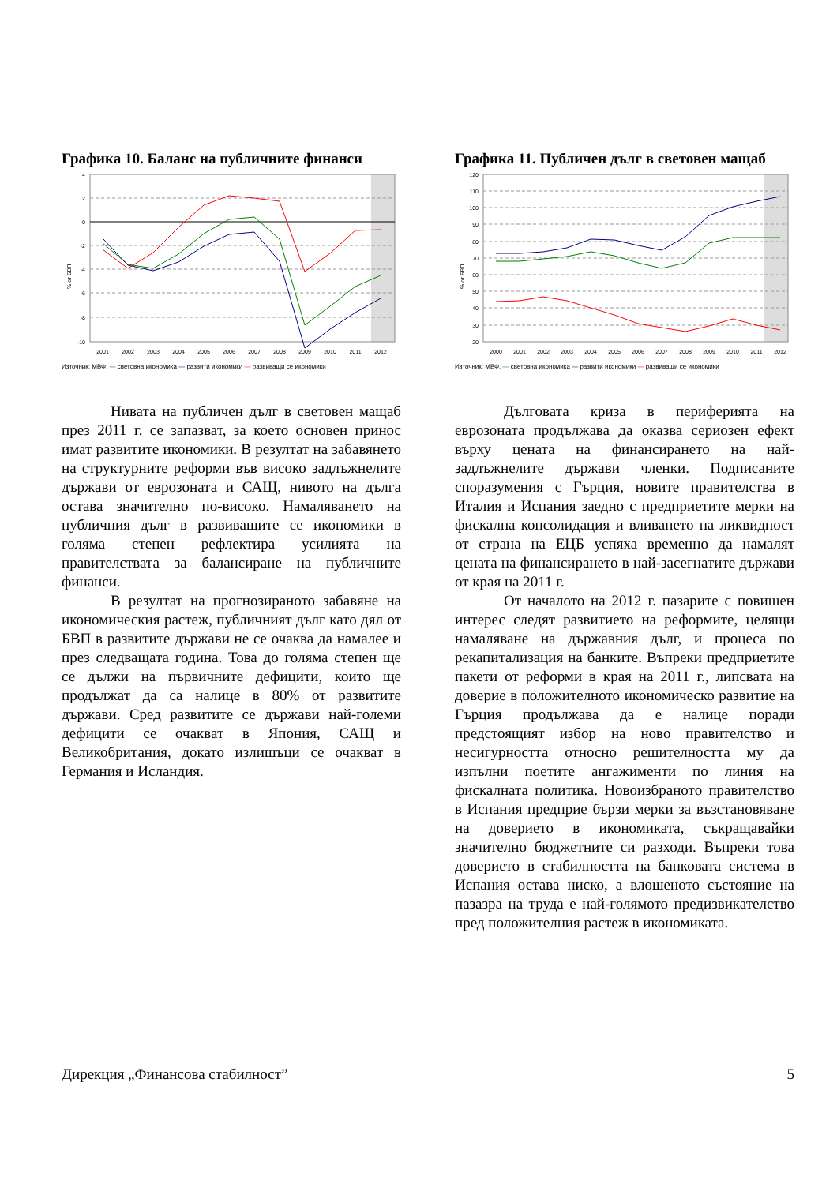Графика 10. Баланс на публичните финанси
4
2
0
-2
-4
-6
-8
-10
% от БВП
2001
2002
2003
2004
2005
2006
2007
2008
2009
2010
2011
2012
Източник: МВФ. — световна икономика — развити икономики — развиващи се икономики
Нивата на публичен дълг в световен мащаб през 2011 г. се запазват, за което основен принос имат развитите икономики. В резултат на забавянето на структурните реформи във високо задлъжнелите държави от еврозоната и САЩ, нивото на дълга остава значително по-високо. Намаляването на публичния дълг в развиващите се икономики в голяма степен рефлектира усилията на правителствата за балансиране на публичните финанси.
В резултат на прогнозираното забавяне на икономическия растеж, публичният дълг като дял от БВП в развитите държави не се очаква да намалее и през следващата година. Това до голяма степен ще се дължи на първичните дефицити, които ще продължат да са налице в 80% от развитите държави. Сред развитите се държави най-големи дефицити се очакват в Япония, САЩ и Великобритания, докато излишъци се очакват в Германия и Исландия.
Графика 11. Публичен дълг в световен мащаб
120
110
100
90
80
70
60
50
40
30
20
% от БВП
2000
2001
2002
2003
2004
2005
2006
2007
2008
2009
2010
2011
2012
Източник: МВФ. — световна икономика — развити икономики — развиващи се икономики
Дълговата криза в периферията на еврозоната продължава да оказва сериозен ефект върху цената на финансирането на най-задлъжнелите държави членки. Подписаните споразумения с Гърция, новите правителства в Италия и Испания заедно с предприетите мерки на фискална консолидация и вливането на ликвидност от страна на ЕЦБ успяха временно да намалят цената на финансирането в най-засегнатите държави от края на 2011 г.
От началото на 2012 г. пазарите с повишен интерес следят развитието на реформите, целящи намаляване на държавния дълг, и процеса по рекапитализация на банките. Въпреки предприетите пакети от реформи в края на 2011 г., липсвата на доверие в положителното икономическо развитие на Гърция продължава да е налице поради предстоящият избор на ново правителство и несигурността относно решителността му да изпълни поетите ангажименти по линия на фискалната политика. Новоизбраното правителство в Испания предприе бързи мерки за възстановяване на доверието в икономиката, съкращавайки значително бюджетните си разходи. Въпреки това доверието в стабилността на банковата система в Испания остава ниско, а влошеното състояние на пазазра на труда е най-голямото предизвикателство пред положителния растеж в икономиката.
Дирекция „Финансова стабилност” 5